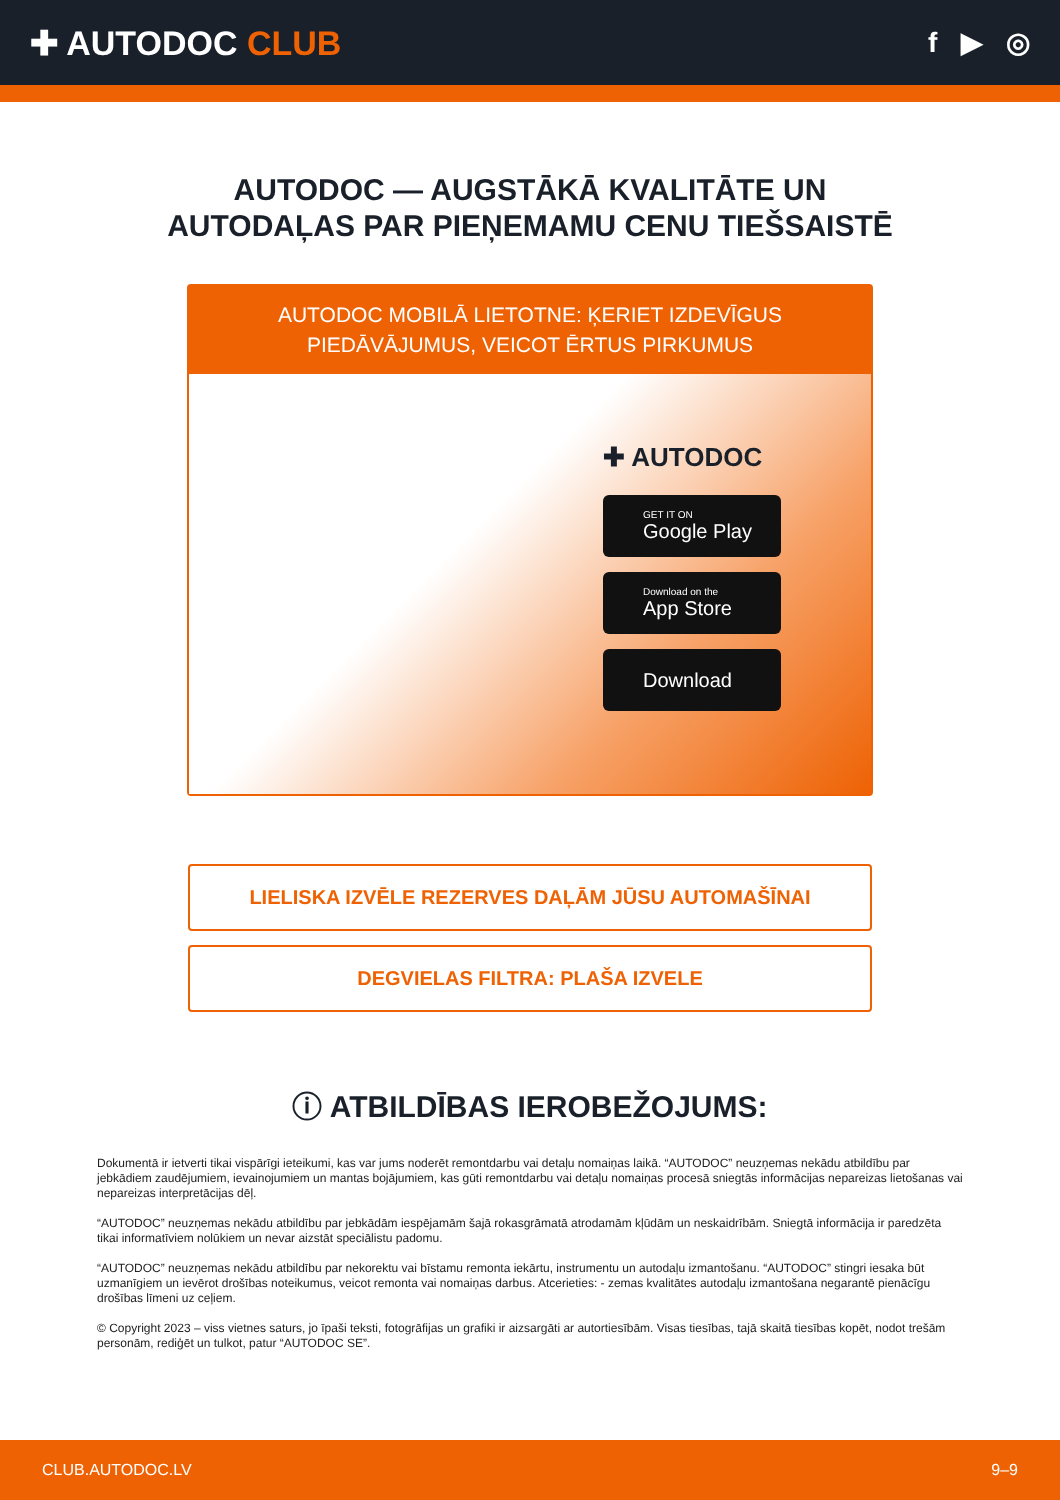✚ AUTODOC CLUB
f ▶ ◎
AUTODOC — AUGSTĀKĀ KVALITĀTE UN
AUTODAĻAS PAR PIEŅEMAMU CENU TIEŠSAISTĒ
AUTODOC MOBILĀ LIETOTNE: ĶERIET IZDEVĪGUS PIEDĀVĀJUMUS, VEICOT ĒRTUS PIRKUMUS
✚ AUTODOC
GET IT ON
Google Play
Download on the
App Store
Download
LIELISKA IZVĒLE REZERVES DAĻĀM JŪSU AUTOMAŠĪNAI
DEGVIELAS FILTRA: PLAŠA IZVELE
ⓘ ATBILDĪBAS IEROBEŽOJUMS:
Dokumentā ir ietverti tikai vispārīgi ieteikumi, kas var jums noderēt remontdarbu vai detaļu nomaiņas laikā. “AUTODOC” neuzņemas nekādu atbildību par jebkādiem zaudējumiem, ievainojumiem un mantas bojājumiem, kas gūti remontdarbu vai detaļu nomaiņas procesā sniegtās informācijas nepareizas lietošanas vai nepareizas interpretācijas dēļ.
“AUTODOC” neuzņemas nekādu atbildību par jebkādām iespējamām šajā rokasgrāmatā atrodamām kļūdām un neskaidrībām. Sniegtā informācija ir paredzēta tikai informatīviem nolūkiem un nevar aizstāt speciālistu padomu.
“AUTODOC” neuzņemas nekādu atbildību par nekorektu vai bīstamu remonta iekārtu, instrumentu un autodaļu izmantošanu. “AUTODOC” stingri iesaka būt uzmanīgiem un ievērot drošības noteikumus, veicot remonta vai nomaiņas darbus. Atcerieties: - zemas kvalitātes autodaļu izmantošana negarantē pienācīgu drošības līmeni uz ceļiem.
© Copyright 2023 – viss vietnes saturs, jo īpaši teksti, fotogrāfijas un grafiki ir aizsargāti ar autortiesībām. Visas tiesības, tajā skaitā tiesības kopēt, nodot trešām personām, rediģēt un tulkot, patur “AUTODOC SE”.
CLUB.AUTODOC.LV 9–9